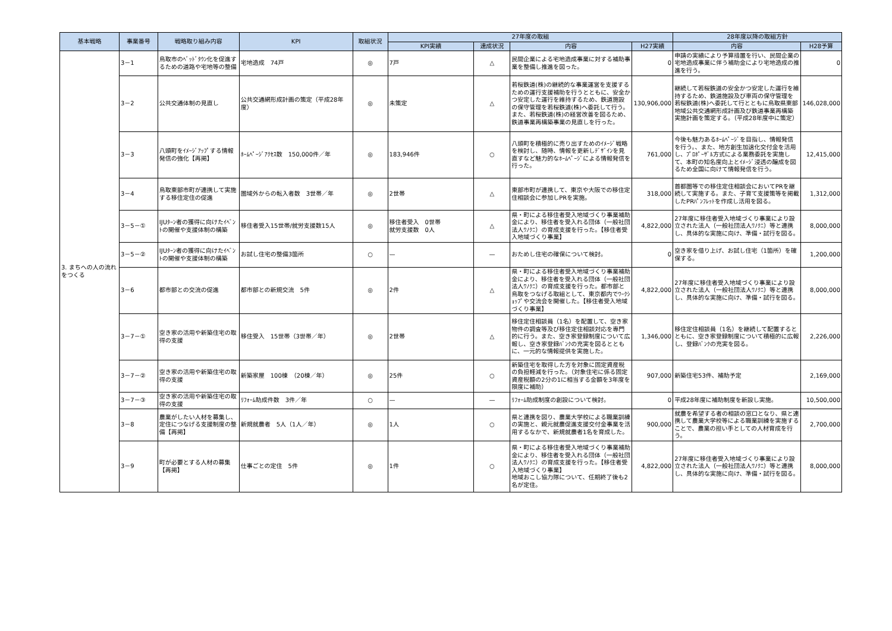| 基本戦略 | 事業番号 | 戦略取り組み内容 | KPI | 取組状況 | 27年度の取組 | | | | 28年度以降の取組方針 | |
| --- | --- | --- | --- | --- | --- | --- | --- | --- | --- | --- |
| | | | | | KPI実績 | 達成状況 | 内容 | H27実績 | 内容 | H28予算 |
| 3. まちへの人の流れをつくる | 3－1 | 鳥取市のﾍﾞｯﾄﾞﾀｳﾝ化を促進するための道路や宅地等の整備 | 宅地造成 74戸 | ◎ | 7戸 | △ | 民間企業による宅地造成事業に対する補助事業を整備し推進を図った。 | 0 | 申請の実績により予算措置を行い、民間企業の宅地造成事業に伴う補助金により宅地造成の推進を行う。 | 0 |
| | 3－2 | 公共交通体制の見直し | 公共交通網形成計画の策定（平成28年度） | ◎ | 未策定 | △ | 若桜鉄道(株)の継続的な事業運営を支援するための運行支援補助を行うとともに、安全かつ安定した運行を維持するため、鉄道施設の保守管理を若桜鉄道(株)へ委託して行う。また、若桜鉄道(株)の経営改善を図るため、鉄道事業再構築事業の見直しを行った。 | 130,906,000 | 継続して若桜鉄道の安全かつ安定した運行を維持するため、鉄道施設及び車両の保守管理を若桜鉄道(株)へ委託して行とともに鳥取県東部地域公共交通網形成計画及び鉄道事業再構築実施計画を策定する。（平成28年度中に策定） | 146,028,000 |
| | 3－3 | 八頭町をｲﾒｰｼﾞｱｯﾌﾟする情報発信の強化【再掲】 | ﾎｰﾑﾍﾟｰｼﾞｱｸｾｽ数 150,000件／年 | ◎ | 183,946件 | ○ | 八頭町を積極的に売り出すためのｲﾒｰｼﾞ戦略を検討し、随時、情報を更新しﾃﾞｻﾞｲﾝを見直すなど魅力的なﾎｰﾑﾍﾟｰｼﾞによる情報発信を行った。 | 761,000 | 今後も魅力あるﾎｰﾑﾍﾟｰｼﾞを目指し、情報発信を行う。、また、地方創生加速化交付金を活用し、ﾌﾟﾛﾎﾟｰｻﾞﾙ方式による業務委託を実施して、本町の知名度向上とｲﾒｰｼﾞ浸透の醸成を図るため全国に向けて情報発信を行う。 | 12,415,000 |
| | 3－4 | 鳥取東部市町が連携して実施する移住定住の促進 | 圏域外からの転入者数 3世帯／年 | ◎ | 2世帯 | △ | 東部市町が連携して、東京や大阪での移住定住相談会に参加しPRを実施。 | 318,000 | 首都圏等での移住定住相談会においてPRを継続して実施する。また、子育て支援策等を掲載したPRﾊﾟﾝﾌﾚｯﾄを作成し活用を図る。 | 1,312,000 |
| | 3－5－① | IJUﾀｰﾝ者の獲得に向けたｲﾍﾞﾝﾄの開催や支援体制の構築 | 移住者受入15世帯/就労支援数15人 | ◎ | 移住者受入 0世帯 就労支援数 0人 | △ | 県・町による移住者受入地域づくり事業補助金により、移住者を受入れる団体（一般社団法人ﾜﾉｸﾆ）の育成支援を行った。【移住者受入地域づくり事業】 | 4,822,000 | 27年度に移住者受入地域づくり事業により設立された法人（一般社団法人ﾜﾉｸﾆ）等と連携し、具体的な実施に向け、準備・試行を図る。 | 8,000,000 |
| | 3－5－② | IJUﾀｰﾝ者の獲得に向けたｲﾍﾞﾝﾄの開催や支援体制の構築 | お試し住宅の整備3箇所 | ○ | — | — | おためし住宅の確保について検討。 | 0 | 空き家を借り上げ、お試し住宅（1箇所）を確保する。 | 1,200,000 |
| | 3－6 | 都市部との交流の促進 | 都市部との新規交流 5件 | ◎ | 2件 | △ | 県・町による移住者受入地域づくり事業補助金により、移住者を受入れる団体（一般社団法人ﾜﾉｸﾆ）の育成支援を行った。都市部と鳥取をつなげる取組として、東京都内でﾜｰｸｼｮｯﾌﾟや交流会を開催した。【移住者受入地域づくり事業】 | 4,822,000 | 27年度に移住者受入地域づくり事業により設立された法人（一般社団法人ﾜﾉｸﾆ）等と連携し、具体的な実施に向け、準備・試行を図る。 | 8,000,000 |
| | 3－7－① | 空き家の活用や新築住宅の取得の支援 | 移住受入 15世帯（3世帯／年） | ◎ | 2世帯 | △ | 移住定住相談員（1名）を配置して、空き家物件の調査等及び移住定住相談対応を専門的に行う。また、空き家登録制度について広報し、空き家登録ﾊﾞﾝｸの充実を図るとともに、一元的な情報提供を実施した。 | 1,346,000 | 移住定住相談員（1名）を継続して配置するとともに、空き家登録制度について積極的に広報し、登録ﾊﾞﾝｸの充実を図る。 | 2,226,000 |
| | 3－7－② | 空き家の活用や新築住宅の取得の支援 | 新築家屋 100棟 （20棟／年） | ◎ | 25件 | ○ | 新築住宅を取得した方を対象に固定資産税の負担軽減を行った。（対象住宅に係る固定資産税額の2分の1に相当する金額を3年度を限度に補助） | 907,000 | 新築住宅53件、補助予定 | 2,169,000 |
| | 3－7－③ | 空き家の活用や新築住宅の取得の支援 | ﾘﾌｫｰﾑ助成件数 3件／年 | ○ | — | — | ﾘﾌｫｰﾑ助成制度の創設について検討。 | 0 | 平成28年度に補助制度を新設し実施。 | 10,500,000 |
| | 3－8 | 農業がしたい人材を募集し、定住につなげる支援制度の整備【再掲】 | 新規就農者 5人（1人／年） | ◎ | 1人 | ○ | 県と連携を図り、農業大学校による職業訓練の実施と、親元就農促進支援交付金事業を活用するなかで、新規就農者1名を育成した。 | 900,000 | 就農を希望する者の相談の窓口となり、県と連携して農業大学校等による職業訓練を実施することで、農業の担い手としての人材育成を行う。 | 2,700,000 |
| | 3－9 | 町が必要とする人材の募集【再掲】 | 仕事ごとの定住 5件 | ◎ | 1件 | ○ | 県・町による移住者受入地域づくり事業補助金により、移住者を受入れる団体（一般社団法人ﾜﾉｸﾆ）の育成支援を行った。【移住者受入地域づくり事業】 地域おこし協力隊について、任期終了後も2名が定住。 | 4,822,000 | 27年度に移住者受入地域づくり事業により設立された法人（一般社団法人ﾜﾉｸﾆ）等と連携し、具体的な実施に向け、準備・試行を図る。 | 8,000,000 |